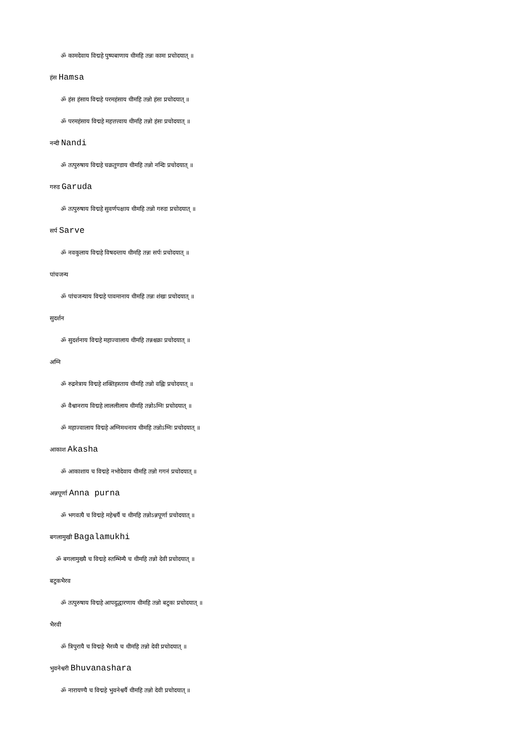ॐ कामदेवाय विद्महे पुष्पबाणाय धीमहि तन्नः कामः प्रचोदयात् ॥
हंस Hamsa
ॐ हंस हंसाय विद्महे परमहंसाय धीमहि तन्नो हंसः प्रचोदयात् ॥
ॐ परमहंसाय विद्महे महत्तत्त्वाय धीमहि तन्नो हंसः प्रचोदयात् ॥
नन्दी Nandi
ॐ तत्पुरुषाय विद्महे चक्रतुण्डाय धीमहि तन्नो नन्दिः प्रचोदयात् ॥
गरुड Garuda
ॐ तत्पुरुषाय विद्महे सुवर्णपक्षाय धीमहि तन्नो गरुडः प्रचोदयात् ॥
सर्प Sarve
ॐ नवकुलाय विद्महे विषदन्ताय धीमहि तन्नः सर्पः प्रचोदयात् ॥
पांचजन्य
ॐ पांचजन्याय विद्महे पावमानाय धीमहि तन्नः शंखः प्रचोदयात् ॥
सुदर्शन
ॐ सुदर्शनाय विद्महे महाज्वालाय धीमहि तन्नश्चक्रः प्रचोदयात् ॥
अग्नि
ॐ रुद्रनेत्राय विद्महे शक्तिहस्ताय धीमहि तन्नो वह्निः प्रचोदयात् ॥
ॐ वैश्वानराय विद्महे लाललीलाय धीमहि तन्नोऽग्निः प्रचोदयात् ॥
ॐ महाज्वालाय विद्महे अग्निमथनाय धीमहि तन्नोऽग्निः प्रचोदयात् ॥
आकाश Akasha
ॐ आकाशाय च विद्महे नभोदेवाय धीमहि तन्नो गगनं प्रचोदयात् ॥
अन्नपूर्णा Anna purna
ॐ भगवत्यै च विद्महे महेश्वर्यै च धीमहि तन्नोऽन्नपूर्णा प्रचोदयात् ॥
बगलामुखी Bagalamukhi
ॐ बगलामुख्यै च विद्महे स्तम्भिन्यै च धीमहि तन्नो देवी प्रचोदयात् ॥
बटुकभैरव
ॐ तत्पुरुषाय विद्महे आपदुद्धारणाय धीमहि तन्नो बटुकः प्रचोदयात् ॥
भैरवी
ॐ त्रिपुरायै च विद्महे भैरव्यै च धीमहि तन्नो देवी प्रचोदयात् ॥
भुवनेश्वरी Bhuvanashara
ॐ नारायण्यै च विद्महे भुवनेश्वर्यै धीमहि तन्नो देवी प्रचोदयात् ॥